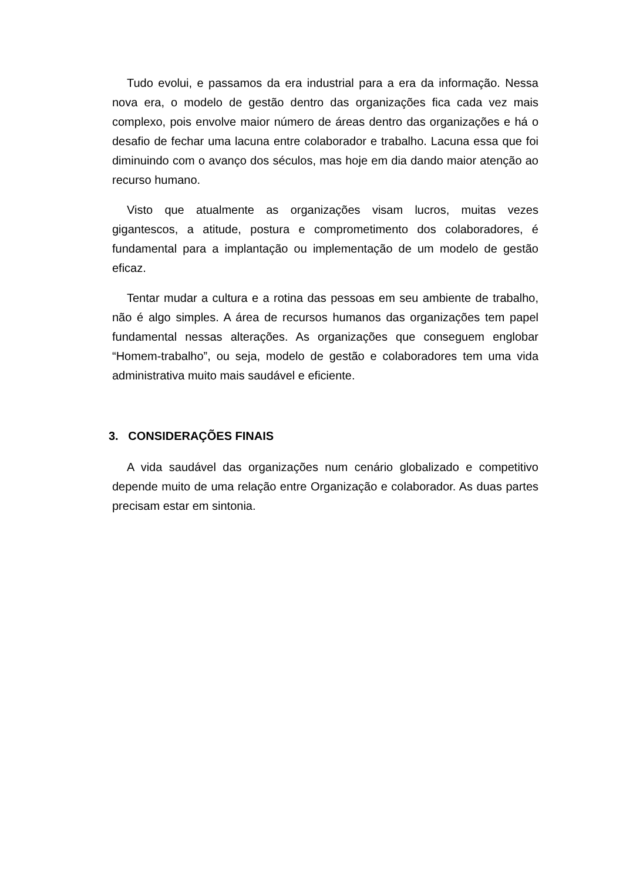Tudo evolui, e passamos da era industrial para a era da informação. Nessa nova era, o modelo de gestão dentro das organizações fica cada vez mais complexo, pois envolve maior número de áreas dentro das organizações e há o desafio de fechar uma lacuna entre colaborador e trabalho. Lacuna essa que foi diminuindo com o avanço dos séculos, mas hoje em dia dando maior atenção ao recurso humano.
Visto que atualmente as organizações visam lucros, muitas vezes gigantescos, a atitude, postura e comprometimento dos colaboradores, é fundamental para a implantação ou implementação de um modelo de gestão eficaz.
Tentar mudar a cultura e a rotina das pessoas em seu ambiente de trabalho, não é algo simples. A área de recursos humanos das organizações tem papel fundamental nessas alterações. As organizações que conseguem englobar “Homem-trabalho”, ou seja, modelo de gestão e colaboradores tem uma vida administrativa muito mais saudável e eficiente.
3. CONSIDERAÇÕES FINAIS
A vida saudável das organizações num cenário globalizado e competitivo depende muito de uma relação entre Organização e colaborador. As duas partes precisam estar em sintonia.